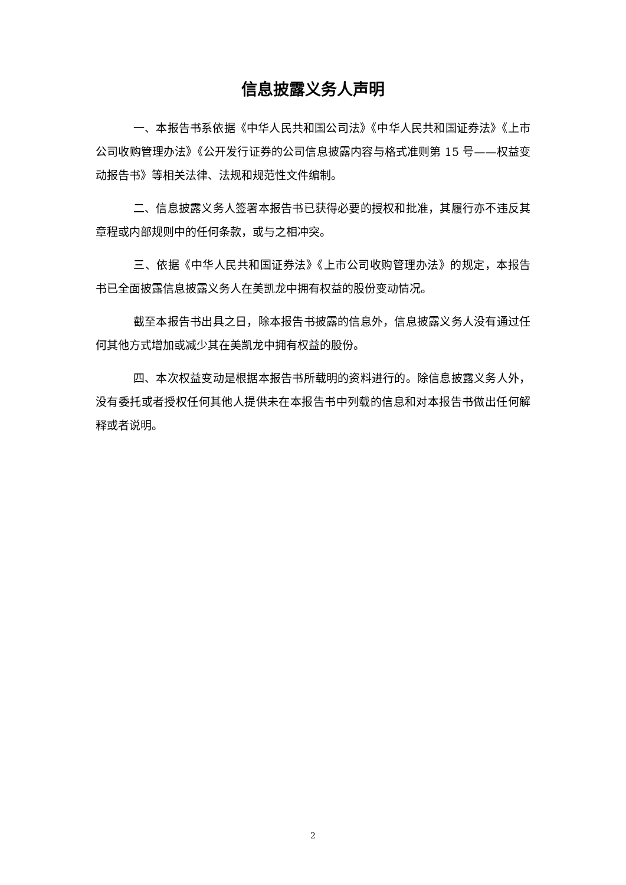信息披露义务人声明
一、本报告书系依据《中华人民共和国公司法》《中华人民共和国证券法》《上市公司收购管理办法》《公开发行证券的公司信息披露内容与格式准则第 15 号——权益变动报告书》等相关法律、法规和规范性文件编制。
二、信息披露义务人签署本报告书已获得必要的授权和批准，其履行亦不违反其章程或内部规则中的任何条款，或与之相冲突。
三、依据《中华人民共和国证券法》《上市公司收购管理办法》的规定，本报告书已全面披露信息披露义务人在美凯龙中拥有权益的股份变动情况。
截至本报告书出具之日，除本报告书披露的信息外，信息披露义务人没有通过任何其他方式增加或减少其在美凯龙中拥有权益的股份。
四、本次权益变动是根据本报告书所载明的资料进行的。除信息披露义务人外，没有委托或者授权任何其他人提供未在本报告书中列载的信息和对本报告书做出任何解释或者说明。
2